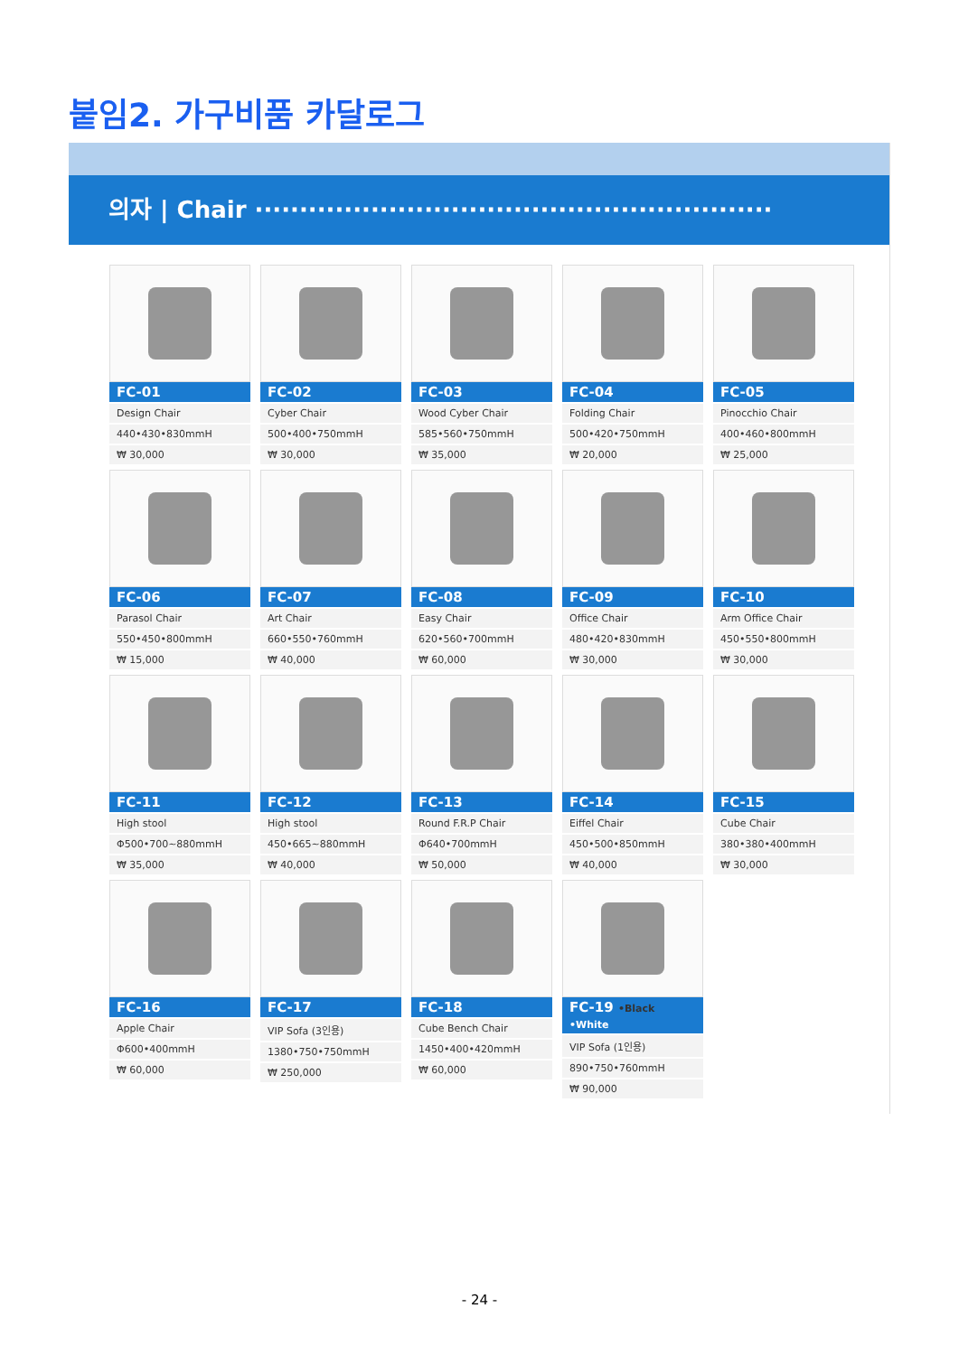붙임2. 가구비품 카달로그
의자 | Chair ··························································
FC-01
Design Chair
440•430•830mmH
₩ 30,000
FC-02
Cyber Chair
500•400•750mmH
₩ 30,000
FC-03
Wood Cyber Chair
585•560•750mmH
₩ 35,000
FC-04
Folding Chair
500•420•750mmH
₩ 20,000
FC-05
Pinocchio Chair
400•460•800mmH
₩ 25,000
FC-06
Parasol Chair
550•450•800mmH
₩ 15,000
FC-07
Art Chair
660•550•760mmH
₩ 40,000
FC-08
Easy Chair
620•560•700mmH
₩ 60,000
FC-09
Office Chair
480•420•830mmH
₩ 30,000
FC-10
Arm Office Chair
450•550•800mmH
₩ 30,000
FC-11
High stool
Φ500•700~880mmH
₩ 35,000
FC-12
High stool
450•665~880mmH
₩ 40,000
FC-13
Round F.R.P Chair
Φ640•700mmH
₩ 50,000
FC-14
Eiffel Chair
450•500•850mmH
₩ 40,000
FC-15
Cube Chair
380•380•400mmH
₩ 30,000
FC-16
Apple Chair
Φ600•400mmH
₩ 60,000
FC-17
VIP Sofa (3인용)
1380•750•750mmH
₩ 250,000
FC-18
Cube Bench Chair
1450•400•420mmH
₩ 60,000
FC-19 •Black •White
VIP Sofa (1인용)
890•750•760mmH
₩ 90,000
- 24 -